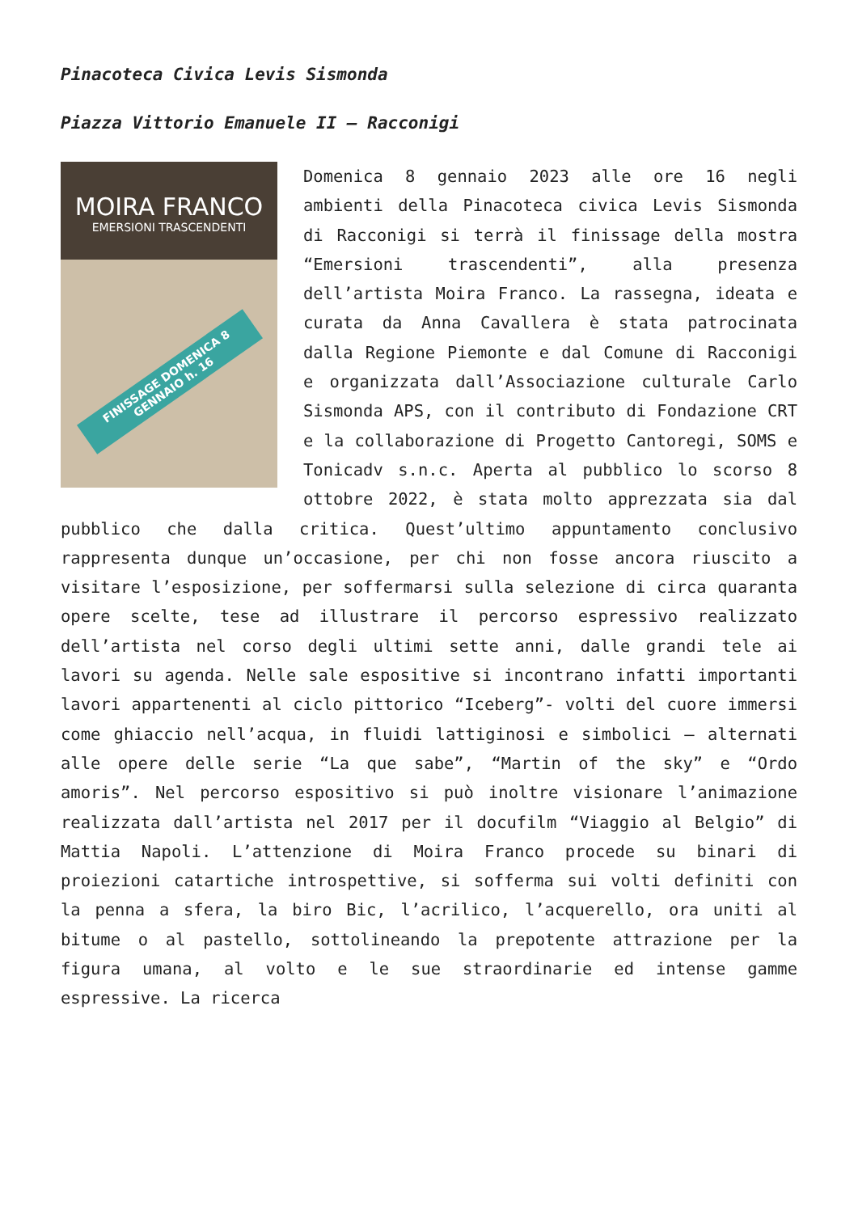Pinacoteca Civica Levis Sismonda
Piazza Vittorio Emanuele II – Racconigi
MOIRA FRANCO
EMERSIONI TRASCENDENTI
FINISSAGE DOMENICA 8 GENNAIO h. 16
Domenica 8 gennaio 2023 alle ore 16 negli ambienti della Pinacoteca civica Levis Sismonda di Racconigi si terrà il finissage della mostra “Emersioni trascendenti”, alla presenza dell’artista Moira Franco. La rassegna, ideata e curata da Anna Cavallera è stata patrocinata dalla Regione Piemonte e dal Comune di Racconigi e organizzata dall’Associazione culturale Carlo Sismonda APS, con il contributo di Fondazione CRT e la collaborazione di Progetto Cantoregi, SOMS e Tonicadv s.n.c. Aperta al pubblico lo scorso 8 ottobre 2022, è stata molto apprezzata sia dal pubblico che dalla critica. Quest’ultimo appuntamento conclusivo rappresenta dunque un’occasione, per chi non fosse ancora riuscito a visitare l’esposizione, per soffermarsi sulla selezione di circa quaranta opere scelte, tese ad illustrare il percorso espressivo realizzato dell’artista nel corso degli ultimi sette anni, dalle grandi tele ai lavori su agenda. Nelle sale espositive si incontrano infatti importanti lavori appartenenti al ciclo pittorico “Iceberg”- volti del cuore immersi come ghiaccio nell’acqua, in fluidi lattiginosi e simbolici – alternati alle opere delle serie “La que sabe”, “Martin of the sky” e “Ordo amoris”. Nel percorso espositivo si può inoltre visionare l’animazione realizzata dall’artista nel 2017 per il docufilm “Viaggio al Belgio” di Mattia Napoli. L’attenzione di Moira Franco procede su binari di proiezioni catartiche introspettive, si sofferma sui volti definiti con la penna a sfera, la biro Bic, l’acrilico, l’acquerello, ora uniti al bitume o al pastello, sottolineando la prepotente attrazione per la figura umana, al volto e le sue straordinarie ed intense gamme espressive. La ricerca